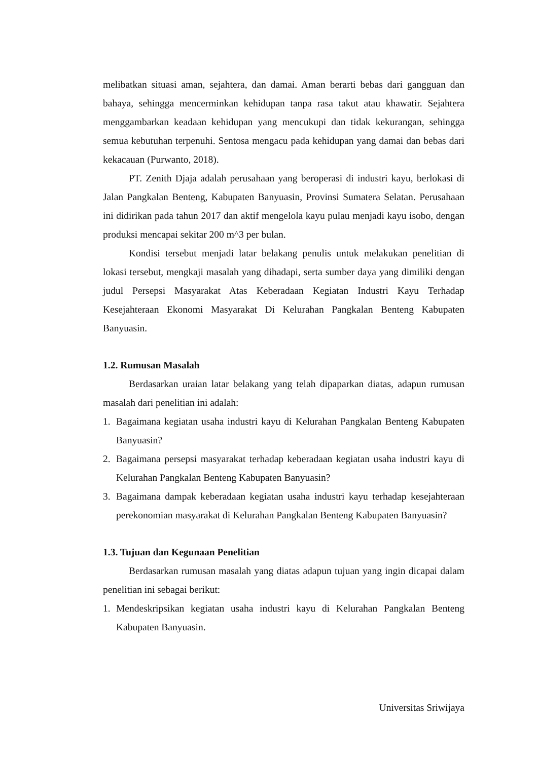melibatkan situasi aman, sejahtera, dan damai. Aman berarti bebas dari gangguan dan bahaya, sehingga mencerminkan kehidupan tanpa rasa takut atau khawatir. Sejahtera menggambarkan keadaan kehidupan yang mencukupi dan tidak kekurangan, sehingga semua kebutuhan terpenuhi. Sentosa mengacu pada kehidupan yang damai dan bebas dari kekacauan (Purwanto, 2018).
PT. Zenith Djaja adalah perusahaan yang beroperasi di industri kayu, berlokasi di Jalan Pangkalan Benteng, Kabupaten Banyuasin, Provinsi Sumatera Selatan. Perusahaan ini didirikan pada tahun 2017 dan aktif mengelola kayu pulau menjadi kayu isobo, dengan produksi mencapai sekitar 200 m^3 per bulan.
Kondisi tersebut menjadi latar belakang penulis untuk melakukan penelitian di lokasi tersebut, mengkaji masalah yang dihadapi, serta sumber daya yang dimiliki dengan judul Persepsi Masyarakat Atas Keberadaan Kegiatan Industri Kayu Terhadap Kesejahteraan Ekonomi Masyarakat Di Kelurahan Pangkalan Benteng Kabupaten Banyuasin.
1.2. Rumusan Masalah
Berdasarkan uraian latar belakang yang telah dipaparkan diatas, adapun rumusan masalah dari penelitian ini adalah:
1. Bagaimana kegiatan usaha industri kayu di Kelurahan Pangkalan Benteng Kabupaten Banyuasin?
2. Bagaimana persepsi masyarakat terhadap keberadaan kegiatan usaha industri kayu di Kelurahan Pangkalan Benteng Kabupaten Banyuasin?
3. Bagaimana dampak keberadaan kegiatan usaha industri kayu terhadap kesejahteraan perekonomian masyarakat di Kelurahan Pangkalan Benteng Kabupaten Banyuasin?
1.3. Tujuan dan Kegunaan Penelitian
Berdasarkan rumusan masalah yang diatas adapun tujuan yang ingin dicapai dalam penelitian ini sebagai berikut:
1. Mendeskripsikan kegiatan usaha industri kayu di Kelurahan Pangkalan Benteng Kabupaten Banyuasin.
Universitas Sriwijaya